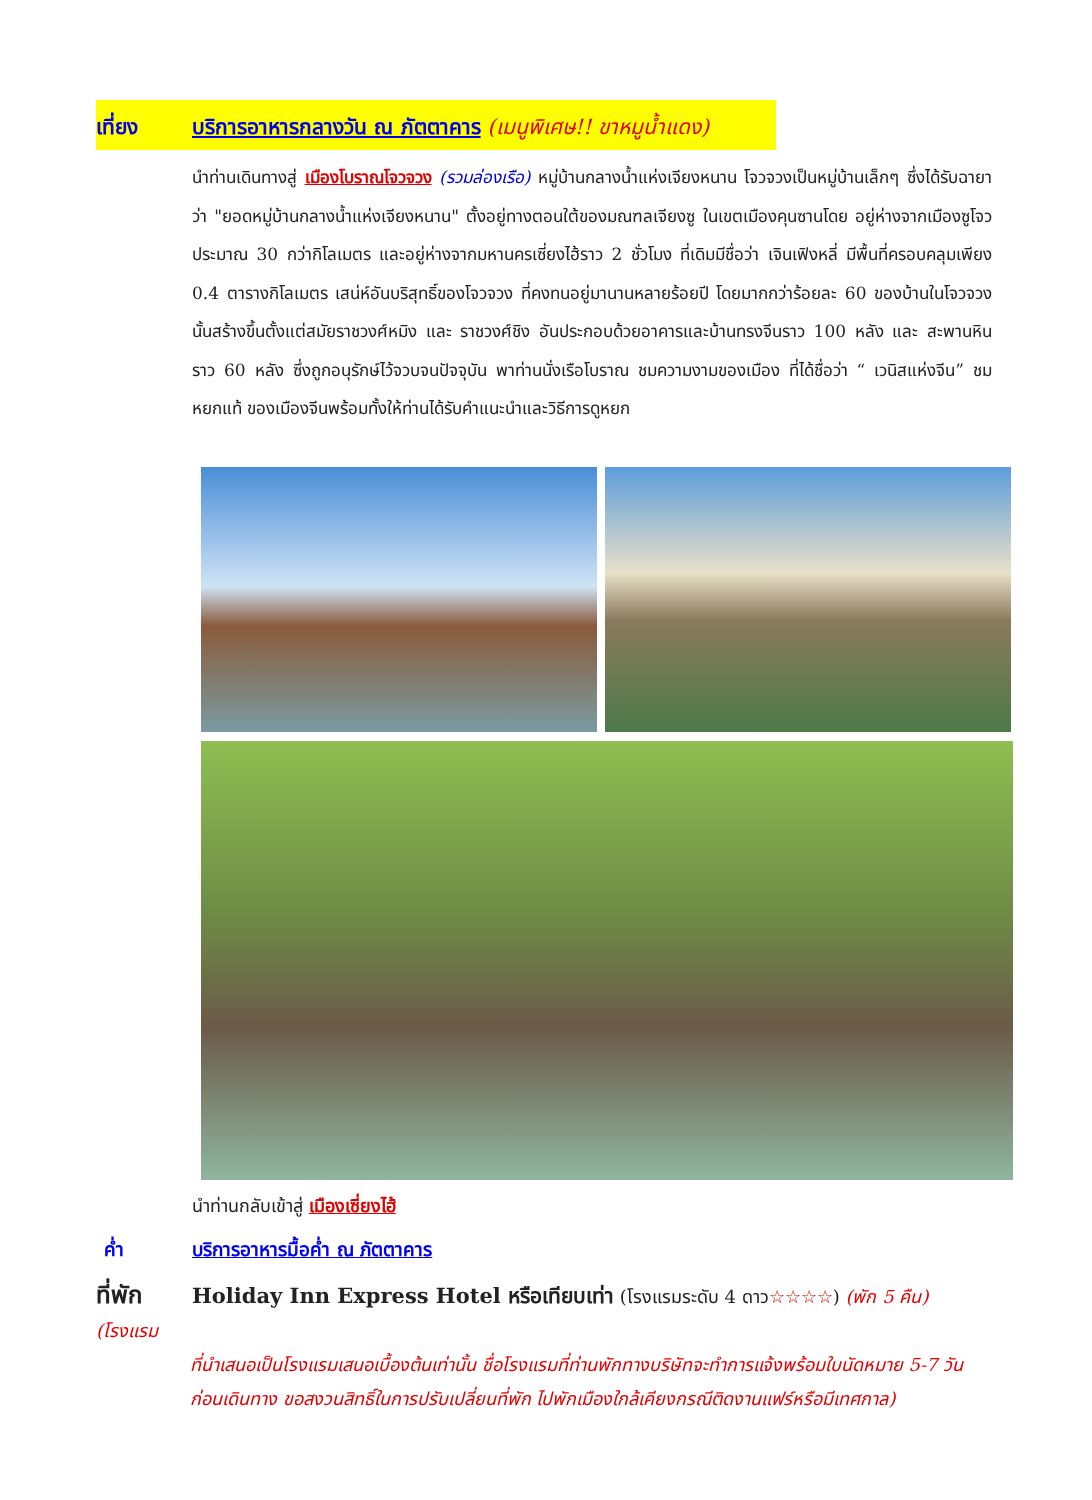เที่ยง บริการอาหารกลางวัน ณ ภัตตาคาร (เมนูพิเศษ!! ขาหมูน้ำแดง)
นำท่านเดินทางสู่ เมืองโบราณโจวจวง (รวมล่องเรือ) หมู่บ้านกลางน้ำแห่งเจียงหนาน โจวจวงเป็นหมู่บ้านเล็กๆ ซึ่งได้รับฉายาว่า "ยอดหมู่บ้านกลางน้ำแห่งเจียงหนาน" ตั้งอยู่ทางตอนใต้ของมณฑลเจียงซู ในเขตเมืองคุนซานโดย อยู่ห่างจากเมืองซูโจวประมาณ 30 กว่ากิโลเมตร และอยู่ห่างจากมหานครเซี่ยงไฮ้ราว 2 ชั่วโมง ที่เดิมมีชื่อว่า เจินเฟิงหลี่ มีพื้นที่ครอบคลุมเพียง 0.4 ตารางกิโลเมตร เสน่ห์อันบริสุทธิ์ของโจวจวง ที่คงทนอยู่มานานหลายร้อยปี โดยมากกว่าร้อยละ 60 ของบ้านในโจวจวงนั้นสร้างขึ้นตั้งแต่สมัยราชวงศ์หมิง และ ราชวงศ์ชิง อันประกอบด้วยอาคารและบ้านทรงจีนราว 100 หลัง และ สะพานหินราว 60 หลัง ซึ่งถูกอนุรักษ์ไว้จวบจนปัจจุบัน พาท่านนั่งเรือโบราณ ชมความงามของเมือง ที่ได้ชื่อว่า “ เวนิสแห่งจีน” ชม หยกแท้ ของเมืองจีนพร้อมทั้งให้ท่านได้รับคำแนะนำและวิธีการดูหยก
นำท่านกลับเข้าสู่ เมืองเซี่ยงไฮ้
ค่ำ บริการอาหารมื้อค่ำ ณ ภัตตาคาร
ที่พัก Holiday Inn Express Hotel หรือเทียบเท่า (โรงแรมระดับ 4 ดาว☆☆☆☆) (พัก 5 คืน) (โรงแรม
ที่นำเสนอเป็นโรงแรมเสนอเบื้องต้นเท่านั้น ชื่อโรงแรมที่ท่านพักทางบริษัทจะทำการแจ้งพร้อมใบนัดหมาย 5-7 วันก่อนเดินทาง ขอสงวนสิทธิ์ในการปรับเปลี่ยนที่พัก ไปพักเมืองใกล้เคียงกรณีติดงานแฟร์หรือมีเทศกาล)